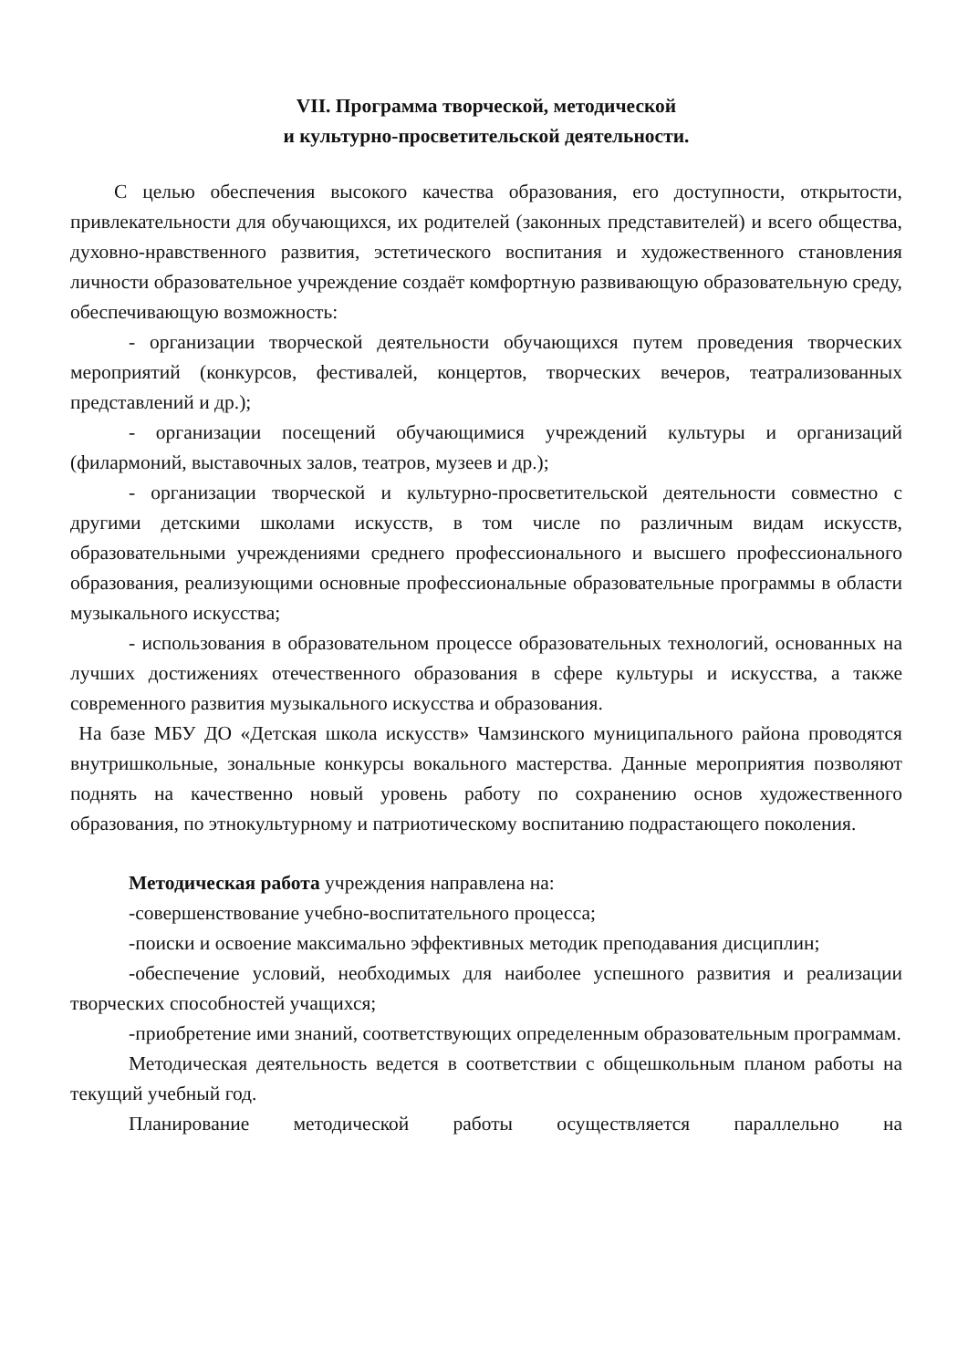VII. Программа творческой, методической
и культурно-просветительской деятельности.
С целью обеспечения высокого качества образования, его доступности, открытости, привлекательности для обучающихся, их родителей (законных представителей) и всего общества, духовно-нравственного развития, эстетического воспитания и художественного становления личности образовательное учреждение создаёт комфортную развивающую образовательную среду, обеспечивающую возможность:
- организации творческой деятельности обучающихся путем проведения творческих мероприятий (конкурсов, фестивалей, концертов, творческих вечеров, театрализованных представлений и др.);
- организации посещений обучающимися учреждений культуры и организаций (филармоний, выставочных залов, театров, музеев и др.);
- организации творческой и культурно-просветительской деятельности совместно с другими детскими школами искусств, в том числе по различным видам искусств, образовательными учреждениями среднего профессионального и высшего профессионального образования, реализующими основные профессиональные образовательные программы в области музыкального искусства;
- использования в образовательном процессе образовательных технологий, основанных на лучших достижениях отечественного образования в сфере культуры и искусства, а также современного развития музыкального искусства и образования.
На базе МБУ ДО «Детская школа искусств» Чамзинского муниципального района проводятся внутришкольные, зональные конкурсы вокального мастерства. Данные мероприятия позволяют поднять на качественно новый уровень работу по сохранению основ художественного образования, по этнокультурному и патриотическому воспитанию подрастающего поколения.
Методическая работа учреждения направлена на:
-совершенствование учебно-воспитательного процесса;
-поиски и освоение максимально эффективных методик преподавания дисциплин;
-обеспечение условий, необходимых для наиболее успешного развития и реализации творческих способностей учащихся;
-приобретение ими знаний, соответствующих определенным образовательным программам.
Методическая деятельность ведется в соответствии с общешкольным планом работы на текущий учебный год.
Планирование методической работы осуществляется параллельно на